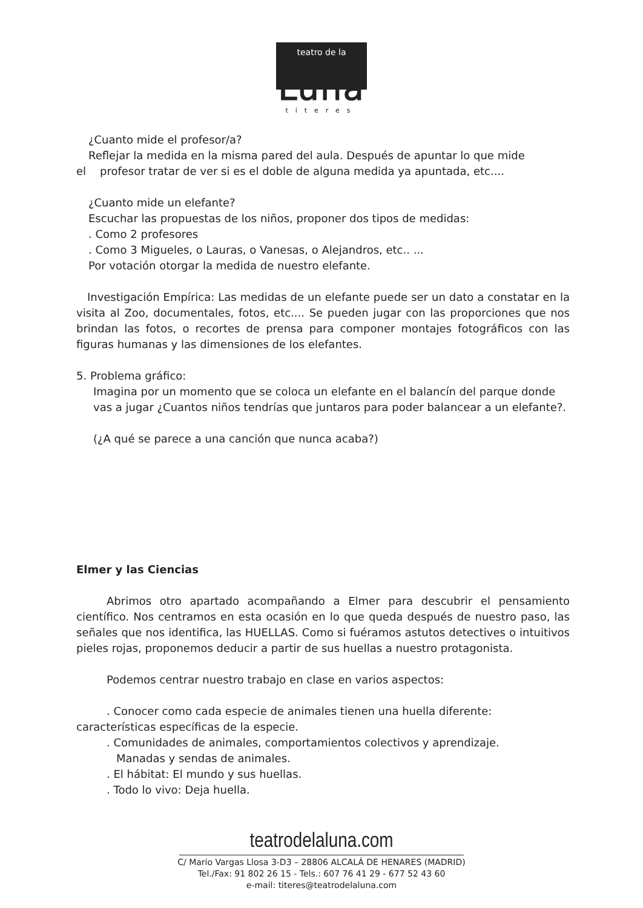teatro de la
Luna
títeres
¿Cuanto mide el profesor/a?
Reflejar la medida en la misma pared del aula. Después de apuntar lo que mide
el profesor tratar de ver si es el doble de alguna medida ya apuntada, etc....
¿Cuanto mide un elefante?
Escuchar las propuestas de los niños, proponer dos tipos de medidas:
. Como 2 profesores
. Como 3 Migueles, o Lauras, o Vanesas, o Alejandros, etc.. ...
Por votación otorgar la medida de nuestro elefante.
Investigación Empírica: Las medidas de un elefante puede ser un dato a constatar en la visita al Zoo, documentales, fotos, etc.... Se pueden jugar con las proporciones que nos brindan las fotos, o recortes de prensa para componer montajes fotográficos con las figuras humanas y las dimensiones de los elefantes.
5. Problema gráfico:
Imagina por un momento que se coloca un elefante en el balancín del parque donde vas a jugar ¿Cuantos niños tendrías que juntaros para poder balancear a un elefante?.
(¿A qué se parece a una canción que nunca acaba?)
Elmer y las Ciencias
Abrimos otro apartado acompañando a Elmer para descubrir el pensamiento científico. Nos centramos en esta ocasión en lo que queda después de nuestro paso, las señales que nos identifica, las HUELLAS. Como si fuéramos astutos detectives o intuitivos pieles rojas, proponemos deducir a partir de sus huellas a nuestro protagonista.
Podemos centrar nuestro trabajo en clase en varios aspectos:
. Conocer como cada especie de animales tienen una huella diferente: características específicas de la especie.
. Comunidades de animales, comportamientos colectivos y aprendizaje.
Manadas y sendas de animales.
. El hábitat: El mundo y sus huellas.
. Todo lo vivo: Deja huella.
teatrodelaluna.com
C/ Mario Vargas Llosa 3-D3 – 28806 ALCALÁ DE HENARES (MADRID)
Tel./Fax: 91 802 26 15 - Tels.: 607 76 41 29 - 677 52 43 60
e-mail: titeres@teatrodelaluna.com